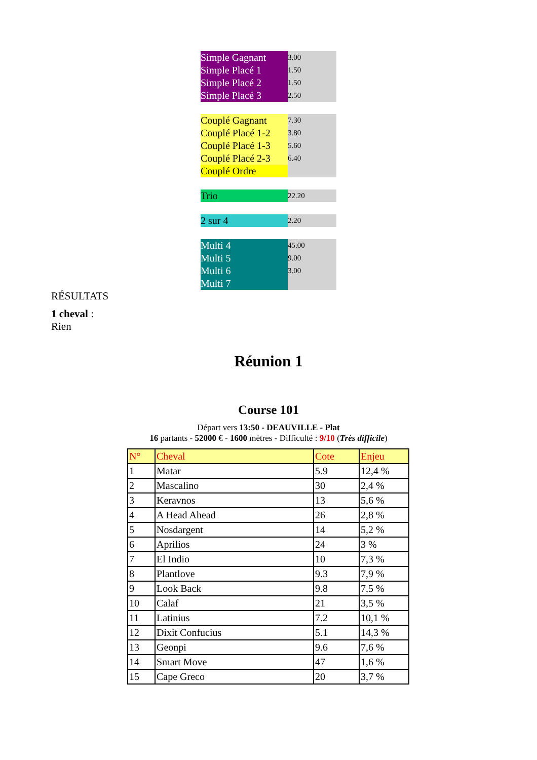| Simple Gagnant | 3.00 |
| Simple Placé 1 | 1.50 |
| Simple Placé 2 | 1.50 |
| Simple Placé 3 | 2.50 |
| Couplé Gagnant | 7.30 |
| Couplé Placé 1-2 | 3.80 |
| Couplé Placé 1-3 | 5.60 |
| Couplé Placé 2-3 | 6.40 |
| Couplé Ordre | |
| Trio | 22.20 |
| 2 sur 4 | 2.20 |
| Multi 4 | 45.00 |
| Multi 5 | 9.00 |
| Multi 6 | 3.00 |
| Multi 7 | |
RÉSULTATS
1 cheval :
Rien
Réunion 1
Course 101
Départ vers 13:50 - DEAUVILLE - Plat
16 partants - 52000 € - 1600 mètres - Difficulté : 9/10 (Très difficile)
| N° | Cheval | Cote | Enjeu |
| --- | --- | --- | --- |
| 1 | Matar | 5.9 | 12,4 % |
| 2 | Mascalino | 30 | 2,4 % |
| 3 | Keravnos | 13 | 5,6 % |
| 4 | A Head Ahead | 26 | 2,8 % |
| 5 | Nosdargent | 14 | 5,2 % |
| 6 | Aprilios | 24 | 3 % |
| 7 | El Indio | 10 | 7,3 % |
| 8 | Plantlove | 9.3 | 7,9 % |
| 9 | Look Back | 9.8 | 7,5 % |
| 10 | Calaf | 21 | 3,5 % |
| 11 | Latinius | 7.2 | 10,1 % |
| 12 | Dixit Confucius | 5.1 | 14,3 % |
| 13 | Geonpi | 9.6 | 7,6 % |
| 14 | Smart Move | 47 | 1,6 % |
| 15 | Cape Greco | 20 | 3,7 % |